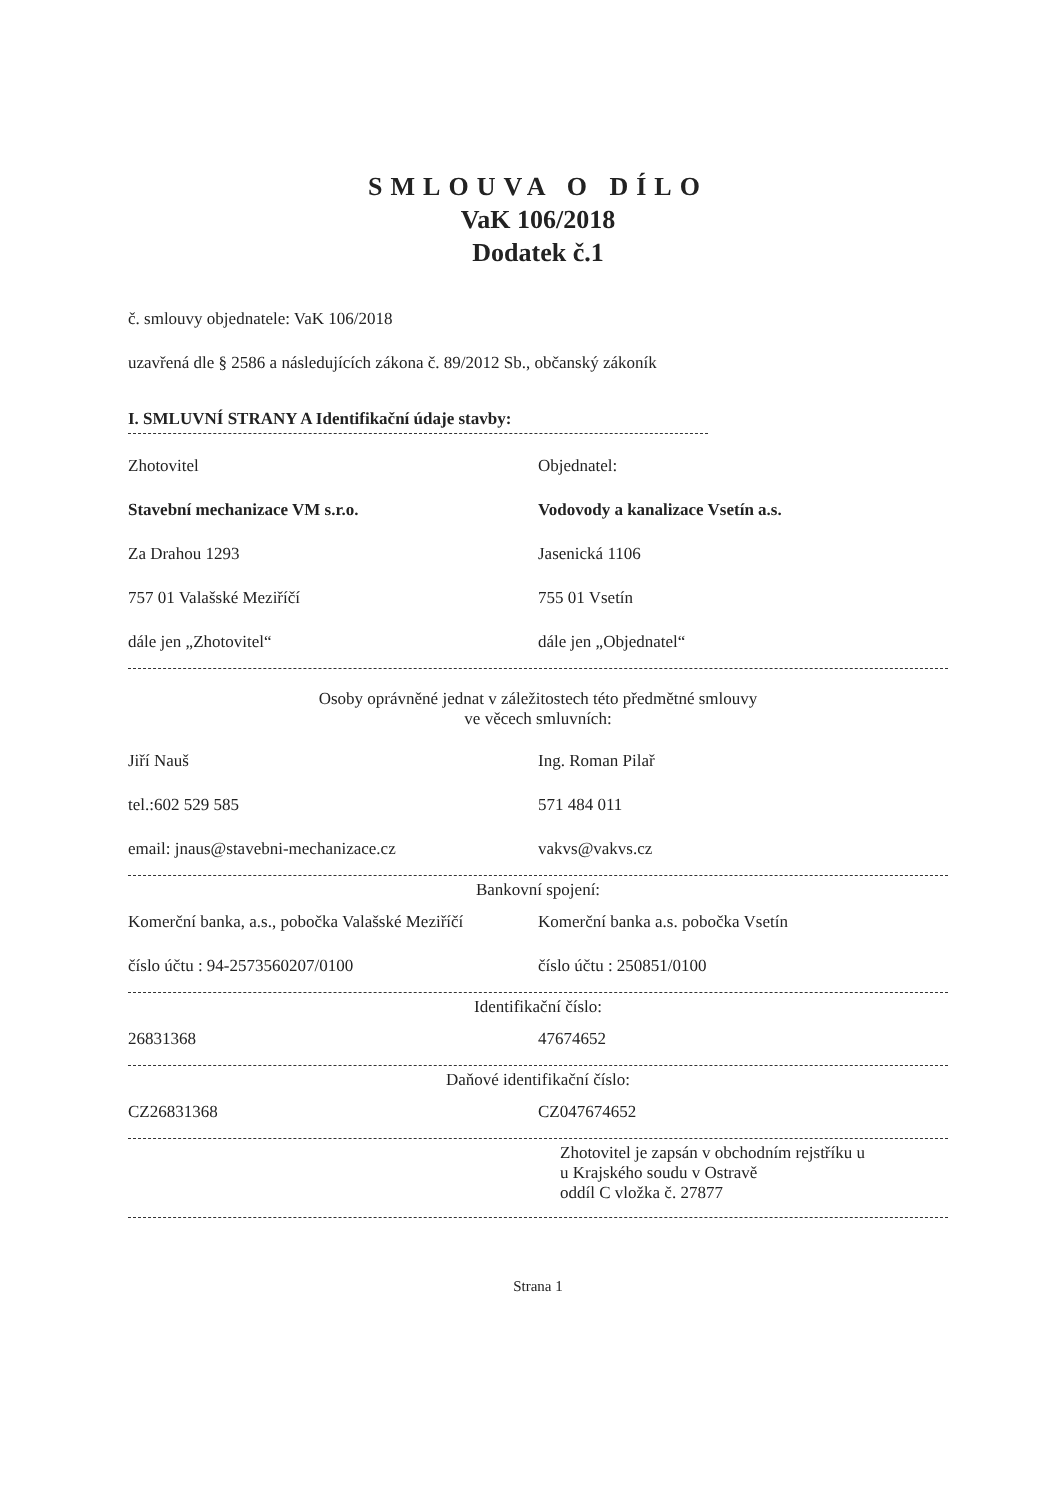SMLOUVA O DÍLO
VaK 106/2018
Dodatek č.1
č. smlouvy objednatele: VaK 106/2018
uzavřená dle § 2586 a následujících zákona č. 89/2012 Sb., občanský zákoník
I. SMLUVNÍ STRANY A Identifikační údaje stavby:
Zhotovitel Objednatel:
Stavební mechanizace VM s.r.o. Vodovody a kanalizace Vsetín a.s.
Za Drahou 1293 Jasenická 1106
757 01 Valašské Meziříčí 755 01 Vsetín
dále jen „Zhotovitel“ dále jen „Objednatel“
Osoby oprávněné jednat v záležitostech této předmětné smlouvy
ve věcech smluvních:
Jiří Nauš Ing. Roman Pilař
tel.:602 529 585 571 484 011
email: jnaus@stavebni-mechanizace.cz vakvs@vakvs.cz
Bankovní spojení:
Komerční banka, a.s., pobočka Valašské Meziříčí
Komerční banka a.s. pobočka Vsetín
číslo účtu : 94-2573560207/0100 číslo účtu : 250851/0100
Identifikační číslo:
26831368 47674652
Daňové identifikační číslo:
CZ26831368 CZ047674652
Zhotovitel je zapsán v obchodním rejstříku u
u Krajského soudu v Ostravě
oddíl C vložka č. 27877
Strana 1